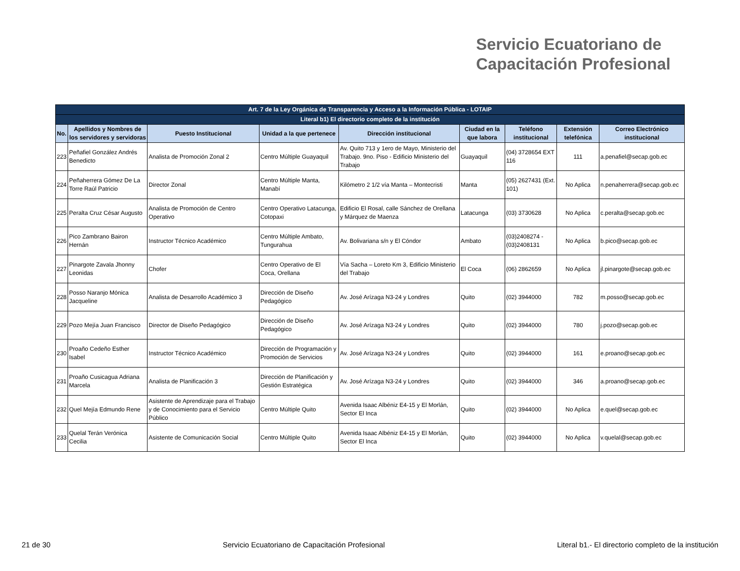Servicio Ecuatoriano de
Capacitación Profesional
| Art. 7 de la Ley Orgánica de Transparencia y Acceso a la Información Pública - LOTAIP | | | | | | | | |
| --- | --- | --- | --- | --- | --- | --- | --- | --- |
| Literal b1) El directorio completo de la institución | | | | | | | | |
| No. | Apellidos y Nombres de los servidores y servidoras | Puesto Institucional | Unidad a la que pertenece | Dirección institucional | Ciudad en la que labora | Teléfono institucional | Extensión telefónica | Correo Electrónico institucional |
| 223 | Peñafiel González Andrés Benedicto | Analista de Promoción Zonal 2 | Centro Múltiple Guayaquil | Av. Quito 713 y 1ero de Mayo, Ministerio del Trabajo. 9no. Piso - Edificio Ministerio del Trabajo | Guayaquil | (04) 3728654 EXT 116 | 111 | a.penafiel@secap.gob.ec |
| 224 | Peñaherrera Gómez De La Torre Raúl Patricio | Director Zonal | Centro Múltiple Manta, Manabí | Kilómetro 2 1/2 vía Manta – Montecristi | Manta | (05) 2627431 (Ext. 101) | No Aplica | n.penaherrera@secap.gob.ec |
| 225 | Peralta Cruz César Augusto | Analista de Promoción de Centro Operativo | Centro Operativo Latacunga, Cotopaxi | Edificio El Rosal, calle Sánchez de Orellana y Márquez de Maenza | Latacunga | (03) 3730628 | No Aplica | c.peralta@secap.gob.ec |
| 226 | Pico Zambrano Bairon Hernán | Instructor Técnico Académico | Centro Múltiple Ambato, Tungurahua | Av. Bolivariana s/n y El Cóndor | Ambato | (03)2408274 - (03)2408131 | No Aplica | b.pico@secap.gob.ec |
| 227 | Pinargote Zavala Jhonny Leonidas | Chofer | Centro Operativo de El Coca, Orellana | Vía Sacha – Loreto Km 3, Edificio Ministerio del Trabajo | El Coca | (06) 2862659 | No Aplica | jl.pinargote@secap.gob.ec |
| 228 | Posso Naranjo Mónica Jacqueline | Analista de Desarrollo Académico 3 | Dirección de Diseño Pedagógico | Av. José Arízaga N3-24 y Londres | Quito | (02) 3944000 | 782 | m.posso@secap.gob.ec |
| 229 | Pozo Mejía Juan Francisco | Director de Diseño Pedagógico | Dirección de Diseño Pedagógico | Av. José Arízaga N3-24 y Londres | Quito | (02) 3944000 | 780 | j.pozo@secap.gob.ec |
| 230 | Proaño Cedeño Esther Isabel | Instructor Técnico Académico | Dirección de Programación y Promoción de Servicios | Av. José Arízaga N3-24 y Londres | Quito | (02) 3944000 | 161 | e.proano@secap.gob.ec |
| 231 | Proaño Cusicagua Adriana Marcela | Analista de Planificación 3 | Dirección de Planificación y Gestión Estratégica | Av. José Arízaga N3-24 y Londres | Quito | (02) 3944000 | 346 | a.proano@secap.gob.ec |
| 232 | Quel Mejía Edmundo Rene | Asistente de Aprendizaje para el Trabajo y de Conocimiento para el Servicio Público | Centro Múltiple Quito | Avenida Isaac Albéniz E4-15 y El Morlán, Sector El Inca | Quito | (02) 3944000 | No Aplica | e.quel@secap.gob.ec |
| 233 | Quelal Terán Verónica Cecilia | Asistente de Comunicación Social | Centro Múltiple Quito | Avenida Isaac Albéniz E4-15 y El Morlán, Sector El Inca | Quito | (02) 3944000 | No Aplica | v.quelal@secap.gob.ec |
21 de 30 Servicio Ecuatoriano de Capacitación Profesional Literal b1.- El directorio completo de la institución